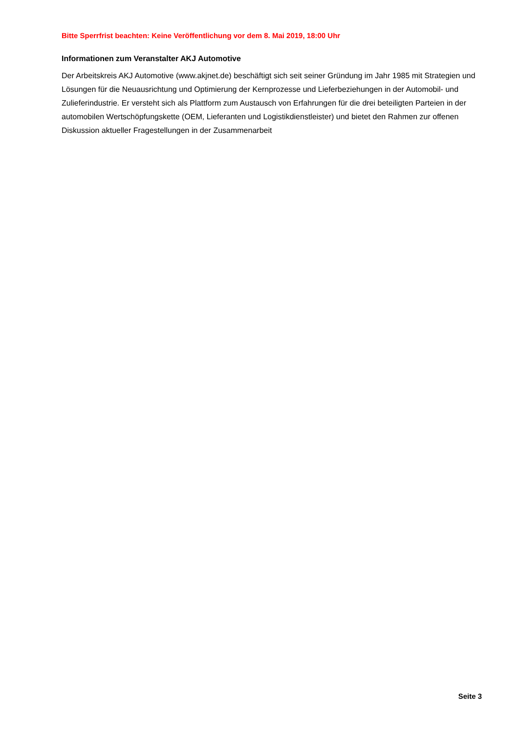Bitte Sperrfrist beachten: Keine Veröffentlichung vor dem 8. Mai 2019, 18:00 Uhr
Informationen zum Veranstalter AKJ Automotive
Der Arbeitskreis AKJ Automotive (www.akjnet.de) beschäftigt sich seit seiner Gründung im Jahr 1985 mit Strategien und Lösungen für die Neuausrichtung und Optimierung der Kernprozesse und Lieferbeziehungen in der Automobil- und Zulieferindustrie. Er versteht sich als Plattform zum Austausch von Erfahrungen für die drei beteiligten Parteien in der automobilen Wertschöpfungskette (OEM, Lieferanten und Logistikdienstleister) und bietet den Rahmen zur offenen Diskussion aktueller Fragestellungen in der Zusammenarbeit
Seite 3